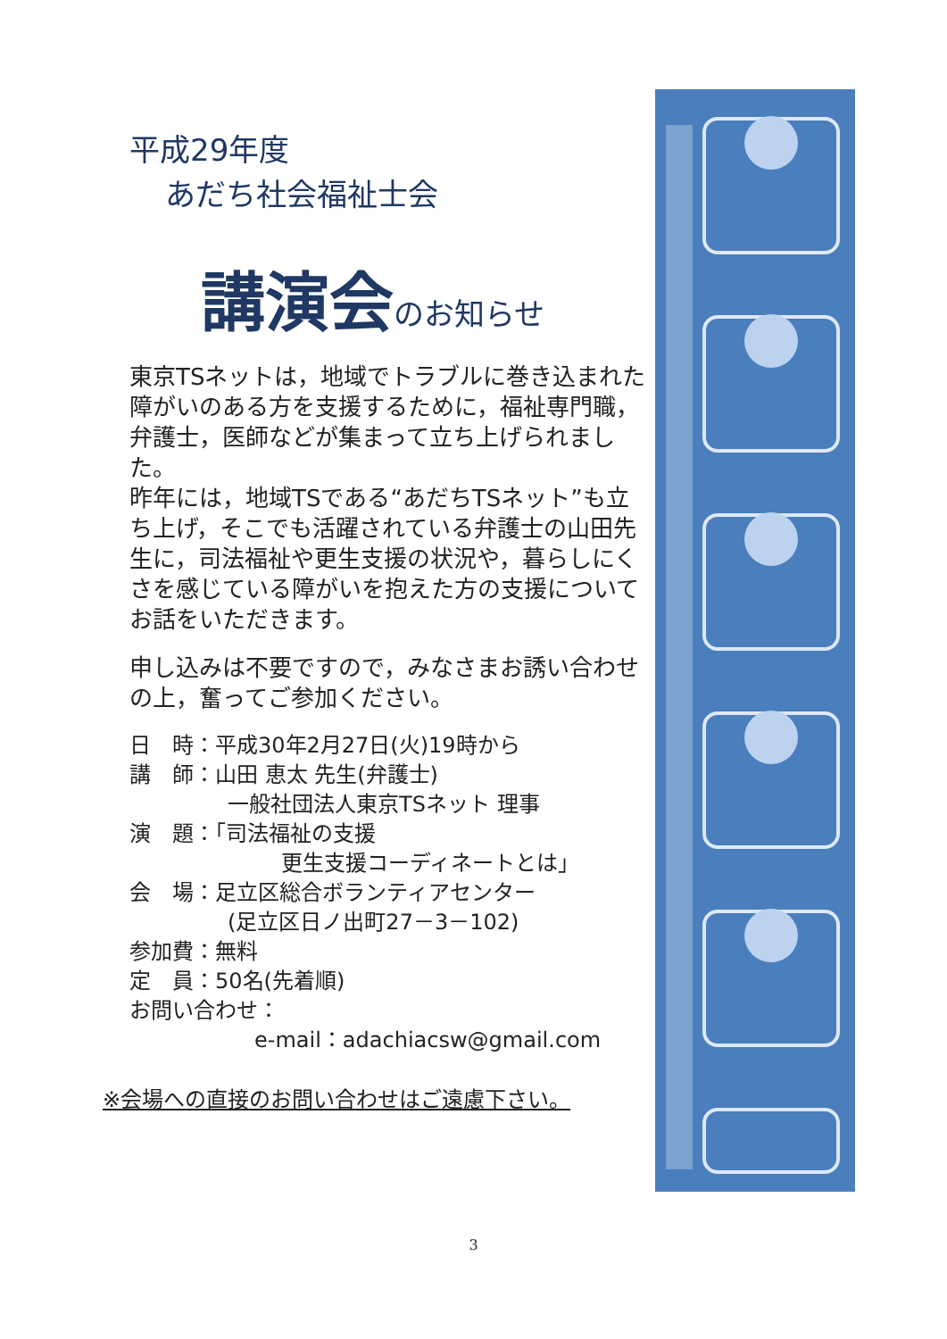平成29年度
あだち社会福祉士会
講演会のお知らせ
東京TSネットは，地域でトラブルに巻き込まれた障がいのある方を支援するために，福祉専門職，弁護士，医師などが集まって立ち上げられました。
昨年には，地域TSである“あだちTSネット”も立ち上げ，そこでも活躍されている弁護士の山田先生に，司法福祉や更生支援の状況や，暮らしにくさを感じている障がいを抱えた方の支援についてお話をいただきます。
申し込みは不要ですので，みなさまお誘い合わせの上，奮ってご参加ください。
日　時：平成30年2月27日(火)19時から
講　師：山田 恵太 先生(弁護士)
一般社団法人東京TSネット 理事
演　題：「司法福祉の支援
更生支援コーディネートとは」
会　場：足立区総合ボランティアセンター
(足立区日ノ出町27－3－102)
参加費：無料
定　員：50名(先着順)
お問い合わせ：
e-mail：adachiacsw@gmail.com
※会場への直接のお問い合わせはご遠慮下さい。
3